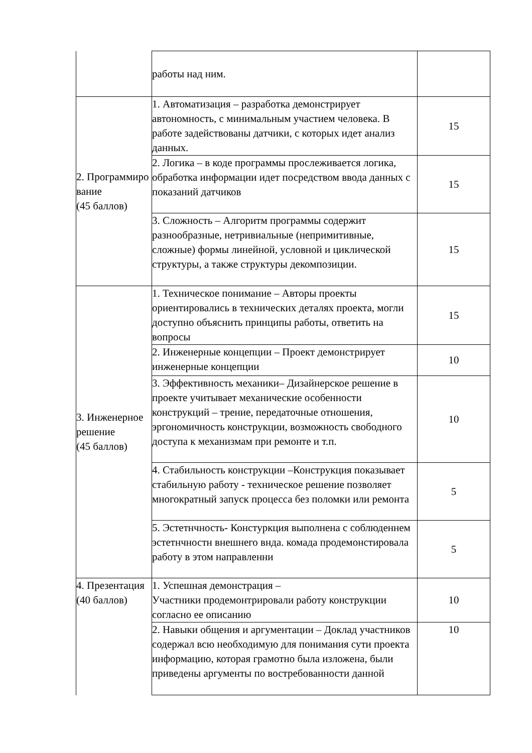| | работы над ним. | |
| 2. Программиро вание (45 баллов) | 1. Автоматизация – разработка демонстрирует автономность, с минимальным участием человека. В работе задействованы датчики, с которых идет анализ данных. | 15 |
| | 2. Логика – в коде программы прослеживается логика, обработка информации идет посредством ввода данных с показаний датчиков | 15 |
| | 3. Сложность – Алгоритм программы содержит разнообразные, нетривиальные (непримитивные, сложные) формы линейной, условной и циклической структуры, а также структуры декомпозиции. | 15 |
| 3. Инженерное решение (45 баллов) | 1. Техническое понимание – Авторы проекты ориентировались в технических деталях проекта, могли доступно объяснить принципы работы, ответить на вопросы | 15 |
| | 2. Инженерные концепции – Проект демонстрирует инженерные концепции | 10 |
| | 3. Эффективность механики– Дизайнерское решение в проекте учитывает механические особенности конструкций – трение, передаточные отношения, эргономичность конструкции, возможность свободного доступа к механизмам при ремонте и т.п. | 10 |
| | 4. Стабильность конструкции –Конструкция показывает стабильную работу - техническое решение позволяет многократный запуск процесса без поломки или ремонта | 5 |
| | 5. Эстетнчность- Констуркция выполнена с соблюденнем эстетнчностн внешнего внда. комада продемонстировала работу в этом направленни | 5 |
| 4. Презентация (40 баллов) | 1. Успешная демонстрация – Участники продемонтрировали работу конструкции согласно ее описанию | 10 |
| | 2. Навыки общения и аргументации – Доклад участников содержал всю необходимую для понимания сути проекта информацию, которая грамотно была изложена, были приведены аргументы по востребованности данной | 10 |